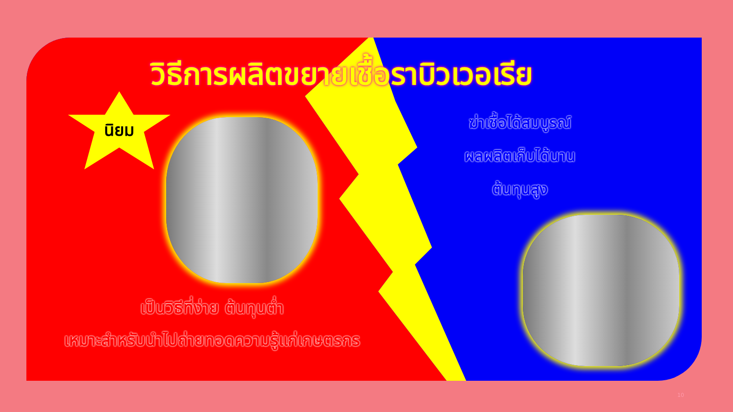วิธีการผลิตขยายเชื้อราบิวเวอเรีย
นิยม
ฆ่าเชื้อได้สมบูรณ์
ผลผลิตเก็บได้นาน
ต้นทุนสูง
เป็นวิธีที่ง่าย ต้นทุนต่ำ
เหมาะสำหรับนำไปถ่ายทอดความรู้แก่เกษตรกร
10